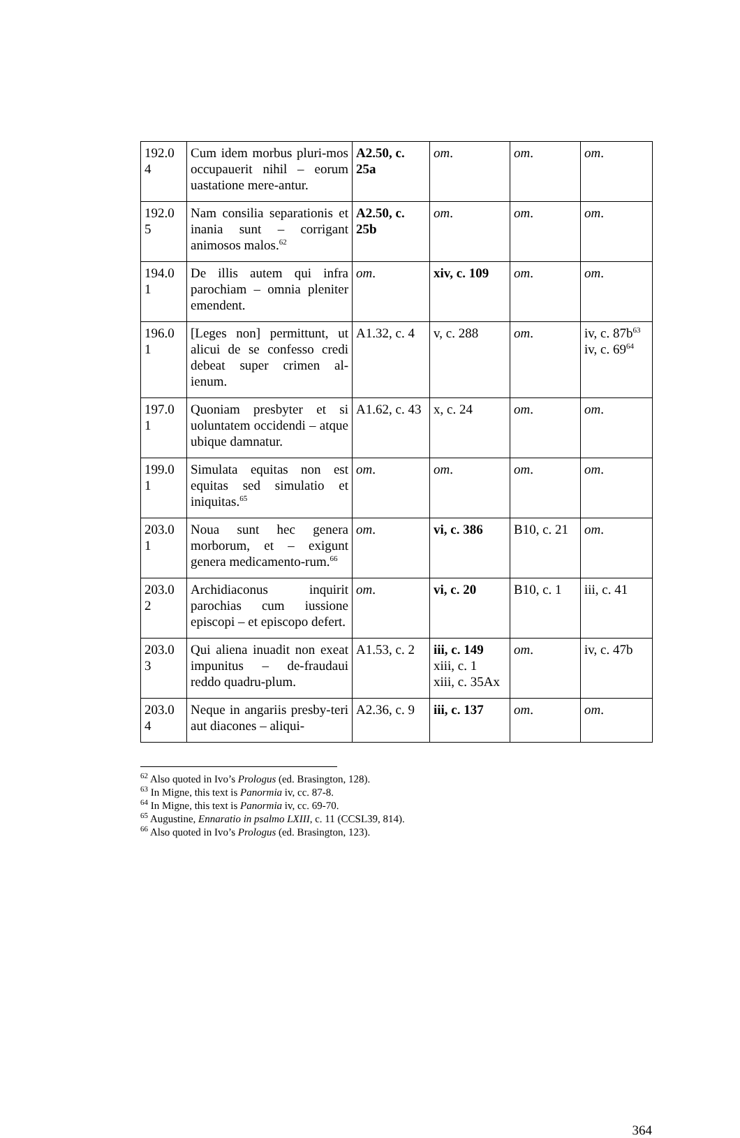| 192.0 4 | Cum idem morbus pluri-mos occupauerit nihil – eorum uastatione mere-antur. | A2.50, c. 25a | om . | om . | om . |
| 192.0 5 | Nam consilia separationis et inania sunt – corrigant animosos malos.<sup>62</sup> | A2.50, c. 25b | om . | om . | om . |
| 194.0 1 | De illis autem qui infra parochiam – omnia pleniter emendent. | om . | xiv, c. 109 | om . | om . |
| 196.0 1 | [Leges non] permittunt, ut alicui de se confesso credi debeat super crimen al-ienum. | A1.32, c. 4 | v, c. 288 | om . | iv, c. 87b<sup>63</sup> iv, c. 69<sup>64</sup> |
| 197.0 1 | Quoniam presbyter et si uoluntatem occidendi – atque ubique damnatur. | A1.62, c. 43 | x, c. 24 | om . | om . |
| 199.0 1 | Simulata equitas non est equitas sed simulatio et iniquitas.<sup>65</sup> | om . | om . | om . | om . |
| 203.0 1 | Noua sunt hec genera morborum, et – exigunt genera medicamento-rum.<sup>66</sup> | om . | vi, c. 386 | B10, c. 21 | om . |
| 203.0 2 | Archidiaconus inquirit parochias cum iussione episcopi – et episcopo defert. | om . | vi, c. 20 | B10, c. 1 | iii, c. 41 |
| 203.0 3 | Qui aliena inuadit non exeat impunitus – de-fraudaui reddo quadru-plum. | A1.53, c. 2 | iii, c. 149 xiii, c. 1 xiii, c. 35Ax | om . | iv, c. 47b |
| 203.0 4 | Neque in angariis presby-teri aut diacones – aliqui- | A2.36, c. 9 | iii, c. 137 | om . | om . |
<sup>62</sup> Also quoted in Ivo’s Prologus (ed. Brasington, 128).
<sup>63</sup> In Migne, this text is Panormia iv, cc. 87-8.
<sup>64</sup> In Migne, this text is Panormia iv, cc. 69-70.
<sup>65</sup> Augustine, Ennaratio in psalmo LXIII, c. 11 (CCSL39, 814).
<sup>66</sup> Also quoted in Ivo’s Prologus (ed. Brasington, 123).
364